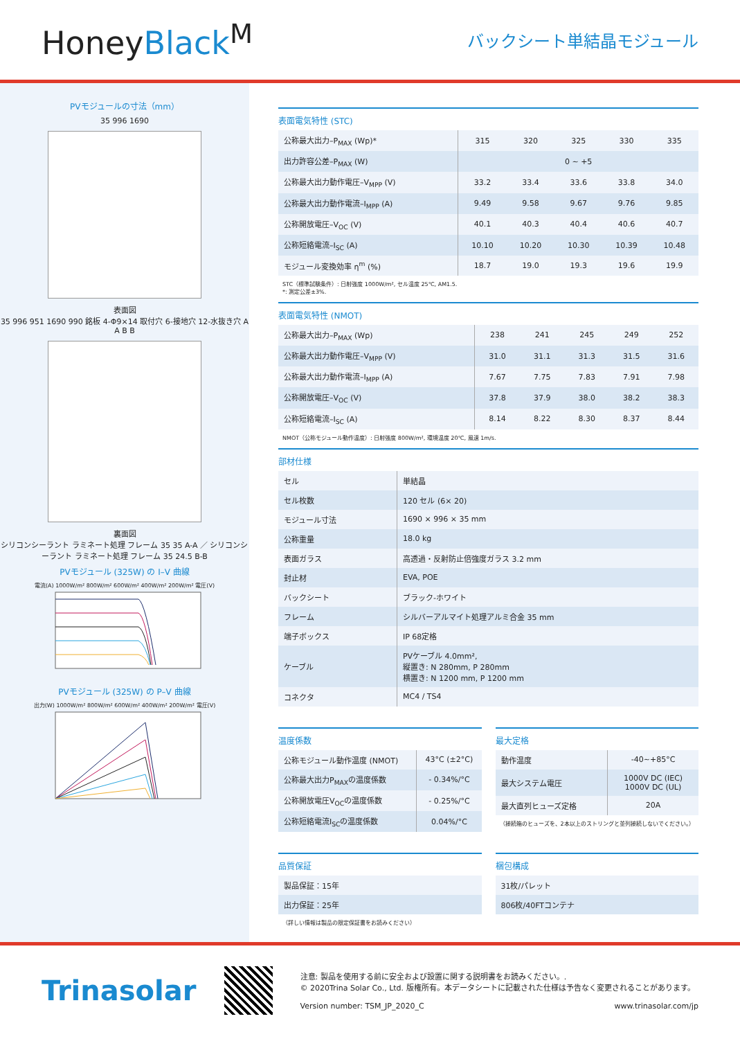HoneyBlack<sup>M</sup>
バックシート単結晶モジュール
PVモジュールの寸法（mm）
35 996 1690
表面図
35 996 951 1690 990 銘板 4-Φ9×14 取付穴 6-接地穴 12-水抜き穴 A A B B
裏面図
シリコンシーラント ラミネート処理 フレーム 35 35 A-A ／ シリコンシーラント ラミネート処理 フレーム 35 24.5 B-B
PVモジュール (325W) の I–V 曲線
電流(A) 1000W/m² 800W/m² 600W/m² 400W/m² 200W/m² 電圧(V)
PVモジュール (325W) の P–V 曲線
出力(W) 1000W/m² 800W/m² 600W/m² 400W/m² 200W/m² 電圧(V)
表面電気特性 (STC)
| 公称最大出力–P<sub>MAX</sub> (Wp)* | 315 | 320 | 325 | 330 | 335 |
| 出力許容公差–P<sub>MAX</sub> (W) | 0 ~ +5 | | | | |
| 公称最大出力動作電圧–V<sub>MPP</sub> (V) | 33.2 | 33.4 | 33.6 | 33.8 | 34.0 |
| 公称最大出力動作電流–I<sub>MPP</sub> (A) | 9.49 | 9.58 | 9.67 | 9.76 | 9.85 |
| 公称開放電圧–V<sub>OC</sub> (V) | 40.1 | 40.3 | 40.4 | 40.6 | 40.7 |
| 公称短絡電流–I<sub>SC</sub> (A) | 10.10 | 10.20 | 10.30 | 10.39 | 10.48 |
| モジュール変換効率 η<sup>m</sup> (%) | 18.7 | 19.0 | 19.3 | 19.6 | 19.9 |
STC（標準試験条件）: 日射強度 1000W/m², セル温度 25℃, AM1.5.
*: 測定公差±3%.
表面電気特性 (NMOT)
| 公称最大出力–P<sub>MAX</sub> (Wp) | 238 | 241 | 245 | 249 | 252 |
| 公称最大出力動作電圧–V<sub>MPP</sub> (V) | 31.0 | 31.1 | 31.3 | 31.5 | 31.6 |
| 公称最大出力動作電流–I<sub>MPP</sub> (A) | 7.67 | 7.75 | 7.83 | 7.91 | 7.98 |
| 公称開放電圧–V<sub>OC</sub> (V) | 37.8 | 37.9 | 38.0 | 38.2 | 38.3 |
| 公称短絡電流–I<sub>SC</sub> (A) | 8.14 | 8.22 | 8.30 | 8.37 | 8.44 |
NMOT（公称モジュール動作温度）: 日射強度 800W/m², 環境温度 20℃, 風速 1m/s.
部材仕様
| セル | 単結晶 |
| セル枚数 | 120 セル (6× 20) |
| モジュール寸法 | 1690 × 996 × 35 mm |
| 公称重量 | 18.0 kg |
| 表面ガラス | 高透過・反射防止倍強度ガラス 3.2 mm |
| 封止材 | EVA, POE |
| バックシート | ブラック-ホワイト |
| フレーム | シルバーアルマイト処理アルミ合金 35 mm |
| 端子ボックス | IP 68定格 |
| ケーブル | PVケーブル 4.0mm², 縦置き: N 280mm, P 280mm 横置き: N 1200 mm, P 1200 mm |
| コネクタ | MC4 / TS4 |
温度係数
| 公称モジュール動作温度 (NMOT) | 43°C (±2°C) |
| 公称最大出力P<sub>MAX</sub>の温度係数 | - 0.34%/°C |
| 公称開放電圧V<sub>OC</sub>の温度係数 | - 0.25%/°C |
| 公称短絡電流I<sub>SC</sub>の温度係数 | 0.04%/°C |
最大定格
| 動作温度 | -40~+85°C |
| 最大システム電圧 | 1000V DC (IEC) 1000V DC (UL) |
| 最大直列ヒューズ定格 | 20A |
（接続箱のヒューズを、2本以上のストリングと並列接続しないでください。）
品質保証
| 製品保証：15年 |
| 出力保証：25年 |
（詳しい情報は製品の限定保証書をお読みください）
梱包構成
| 31枚/パレット |
| 806枚/40FTコンテナ |
Trinasolar
注意: 製品を使用する前に安全および設置に関する説明書をお読みください。.
© 2020Trina Solar Co., Ltd. 版権所有。本データシートに記載された仕様は予告なく変更されることがあります。
Version number: TSM_JP_2020_C www.trinasolar.com/jp